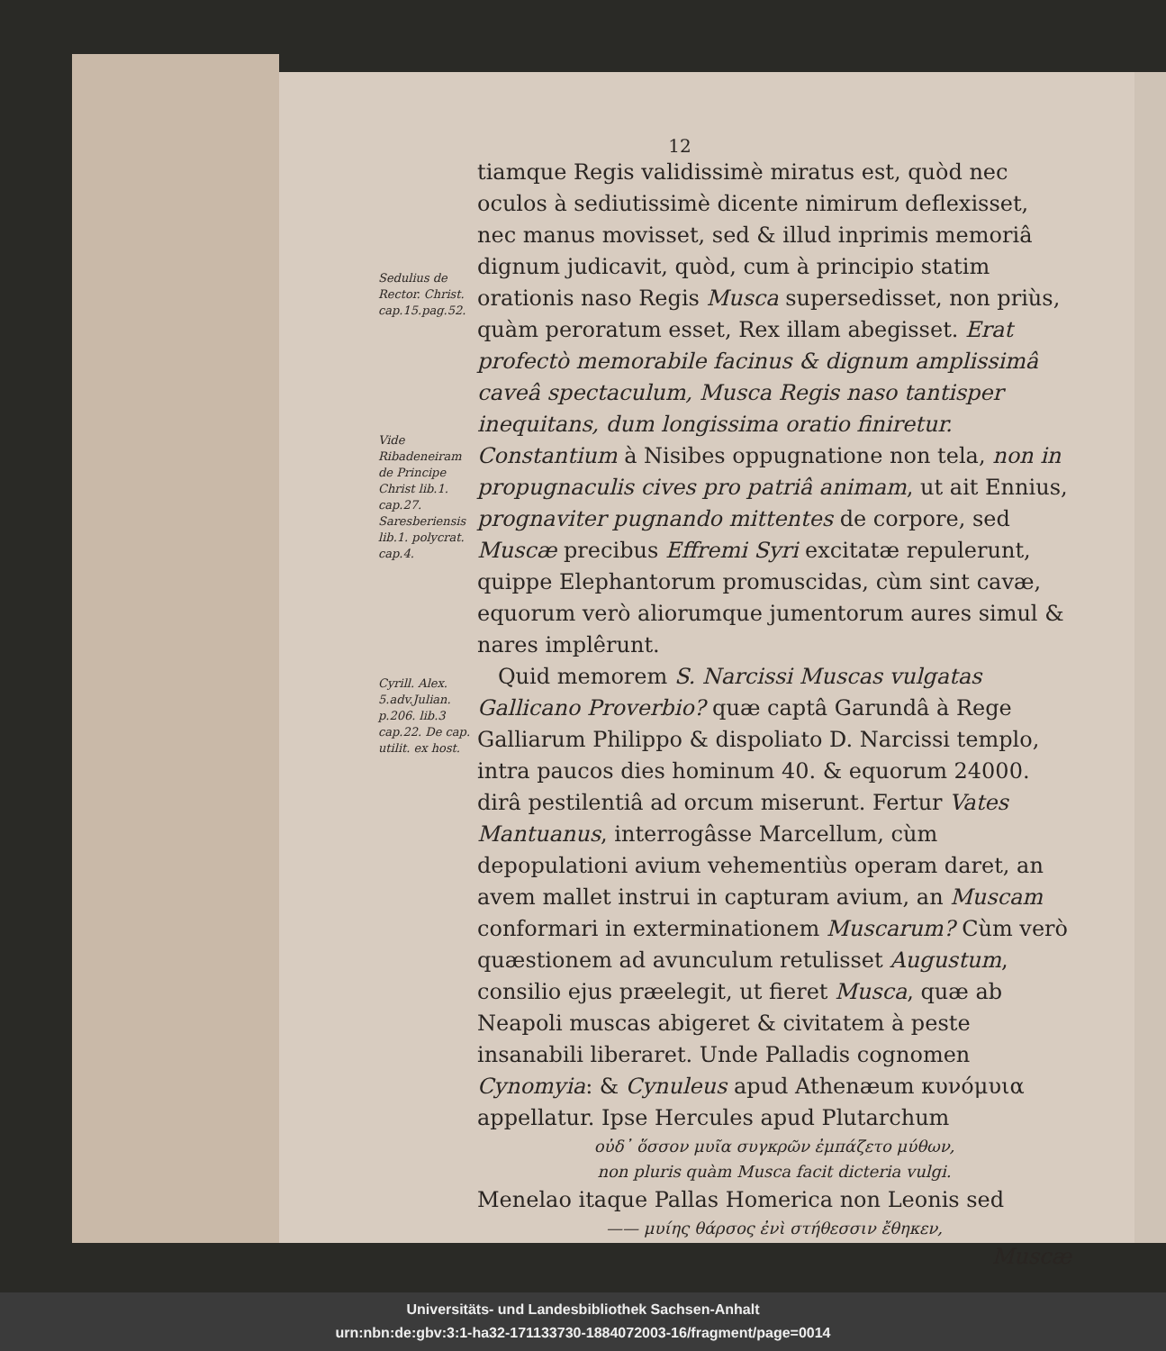12
Sedulius de Rector. Christ. cap.15.pag.52.
Vide Ribadeneiram de Principe Christ lib.1. cap.27.
Saresberiensis lib.1. polycrat. cap.4.
Cyrill. Alex. 5.adv.Julian. p.206. lib.3 cap.22. De cap. utilit. ex host.
tiamque Regis validissimè miratus est, quòd nec oculos à sediutissimè dicente nimirum deflexisset, nec manus movisset, sed & illud inprimis memoriâ dignum judicavit, quòd, cum à principio statim orationis naso Regis Musca supersedisset, non priùs, quàm peroratum esset, Rex illam abegisset. Erat profectò memorabile facinus & dignum amplissimâ caveâ spectaculum, Musca Regis naso tantisper inequitans, dum longissima oratio finiretur. Constantium à Nisibes oppugnatione non tela, non in propugnaculis cives pro patriâ animam, ut ait Ennius, prognaviter pugnando mittentes de corpore, sed Muscæ precibus Effremi Syri excitatæ repulerunt, quippe Elephantorum promuscidas, cùm sint cavæ, equorum verò aliorumque jumentorum aures simul & nares implêrunt.
Quid memorem S. Narcissi Muscas vulgatas Gallicano Proverbio? quæ captâ Garundâ à Rege Galliarum Philippo & dispoliato D. Narcissi templo, intra paucos dies hominum 40. & equorum 24000. dirâ pestilentiâ ad orcum miserunt. Fertur Vates Mantuanus, interrogâsse Marcellum, cùm depopulationi avium vehementiùs operam daret, an avem mallet instrui in capturam avium, an Muscam conformari in exterminationem Muscarum? Cùm verò quæstionem ad avunculum retulisset Augustum, consilio ejus præelegit, ut fieret Musca, quæ ab Neapoli muscas abigeret & civitatem à peste insanabili liberaret. Unde Palladis cognomen Cynomyia: & Cynuleus apud Athenæum κυνόμυια appellatur. Ipse Hercules apud Plutarchum
οὐδ᾽ ὅσσον μυῖα συγκρῶν ἐμπάζετο μύθων,
non pluris quàm Musca facit dicteria vulgi.
Menelao itaque Pallas Homerica non Leonis sed
—— μυίης θάρσος ἐνὶ στήθεσσιν ἔθηκεν,
Muscæ
Universitäts- und Landesbibliothek Sachsen-Anhalt
urn:nbn:de:gbv:3:1-ha32-171133730-1884072003-16/fragment/page=0014